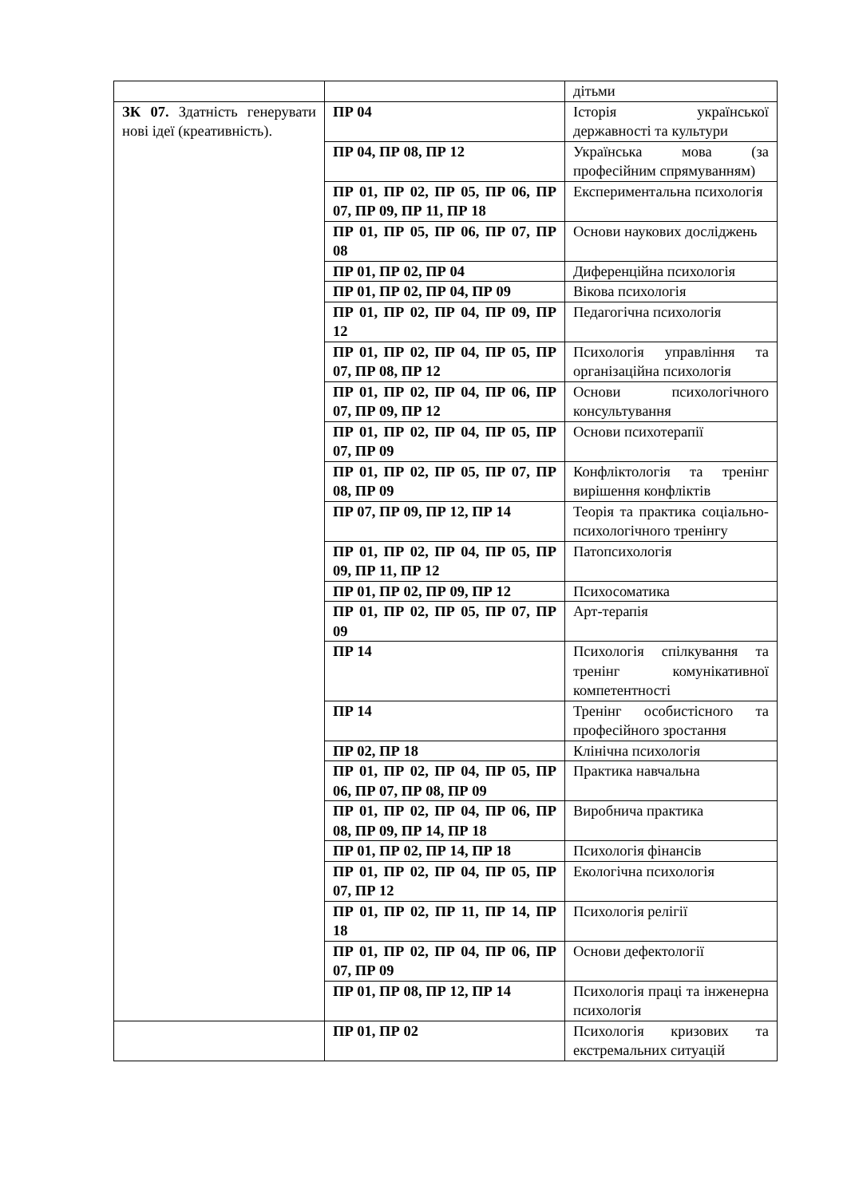| | | дітьми |
| ЗК 07. Здатність генерувати нові ідеї (креативність). | ПР 04 | Історія української державності та культури |
| | ПР 04, ПР 08, ПР 12 | Українська мова (за професійним спрямуванням) |
| | ПР 01, ПР 02, ПР 05, ПР 06, ПР 07, ПР 09, ПР 11, ПР 18 | Експериментальна психологія |
| | ПР 01, ПР 05, ПР 06, ПР 07, ПР 08 | Основи наукових досліджень |
| | ПР 01, ПР 02, ПР 04 | Диференційна психологія |
| | ПР 01, ПР 02, ПР 04, ПР 09 | Вікова психологія |
| | ПР 01, ПР 02, ПР 04, ПР 09, ПР 12 | Педагогічна психологія |
| | ПР 01, ПР 02, ПР 04, ПР 05, ПР 07, ПР 08, ПР 12 | Психологія управління та організаційна психологія |
| | ПР 01, ПР 02, ПР 04, ПР 06, ПР 07, ПР 09, ПР 12 | Основи психологічного консультування |
| | ПР 01, ПР 02, ПР 04, ПР 05, ПР 07, ПР 09 | Основи психотерапії |
| | ПР 01, ПР 02, ПР 05, ПР 07, ПР 08, ПР 09 | Конфліктологія та тренінг вирішення конфліктів |
| | ПР 07, ПР 09, ПР 12, ПР 14 | Теорія та практика соціально-психологічного тренінгу |
| | ПР 01, ПР 02, ПР 04, ПР 05, ПР 09, ПР 11, ПР 12 | Патопсихологія |
| | ПР 01, ПР 02, ПР 09, ПР 12 | Психосоматика |
| | ПР 01, ПР 02, ПР 05, ПР 07, ПР 09 | Арт-терапія |
| | ПР 14 | Психологія спілкування та тренінг комунікативної компетентності |
| | ПР 14 | Тренінг особистісного та професійного зростання |
| | ПР 02, ПР 18 | Клінічна психологія |
| | ПР 01, ПР 02, ПР 04, ПР 05, ПР 06, ПР 07, ПР 08, ПР 09 | Практика навчальна |
| | ПР 01, ПР 02, ПР 04, ПР 06, ПР 08, ПР 09, ПР 14, ПР 18 | Виробнича практика |
| | ПР 01, ПР 02, ПР 14, ПР 18 | Психологія фінансів |
| | ПР 01, ПР 02, ПР 04, ПР 05, ПР 07, ПР 12 | Екологічна психологія |
| | ПР 01, ПР 02, ПР 11, ПР 14, ПР 18 | Психологія релігії |
| | ПР 01, ПР 02, ПР 04, ПР 06, ПР 07, ПР 09 | Основи дефектології |
| | ПР 01, ПР 08, ПР 12, ПР 14 | Психологія праці та інженерна психологія |
| | ПР 01, ПР 02 | Психологія кризових та екстремальних ситуацій |